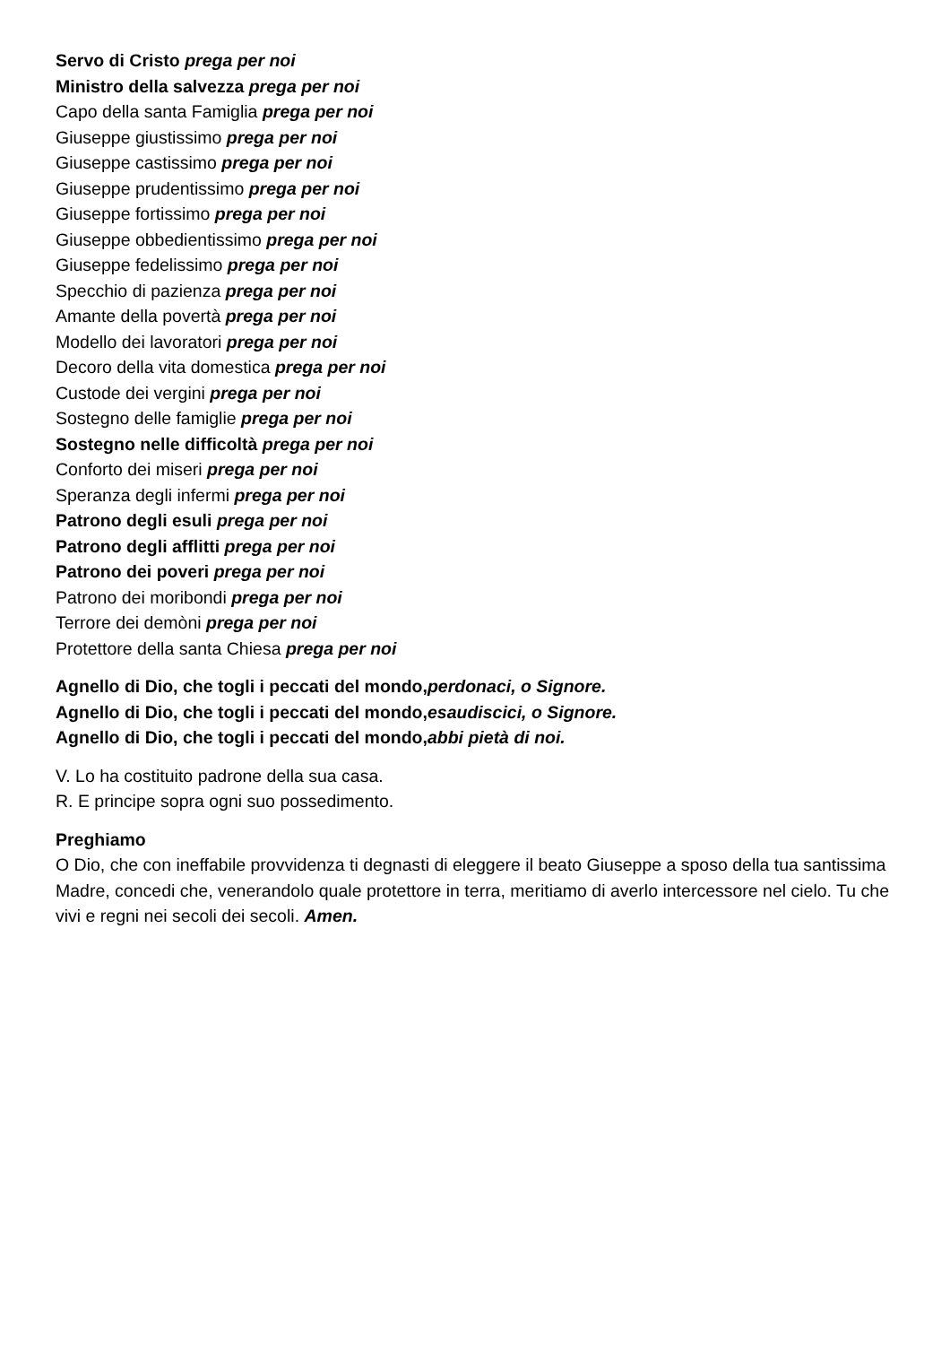Servo di Cristo prega per noi
Ministro della salvezza prega per noi
Capo della santa Famiglia prega per noi
Giuseppe giustissimo prega per noi
Giuseppe castissimo prega per noi
Giuseppe prudentissimo prega per noi
Giuseppe fortissimo prega per noi
Giuseppe obbedientissimo prega per noi
Giuseppe fedelissimo prega per noi
Specchio di pazienza prega per noi
Amante della povertà prega per noi
Modello dei lavoratori prega per noi
Decoro della vita domestica prega per noi
Custode dei vergini prega per noi
Sostegno delle famiglie prega per noi
Sostegno nelle difficoltà prega per noi
Conforto dei miseri prega per noi
Speranza degli infermi prega per noi
Patrono degli esuli prega per noi
Patrono degli afflitti prega per noi
Patrono dei poveri prega per noi
Patrono dei moribondi prega per noi
Terrore dei demòni prega per noi
Protettore della santa Chiesa prega per noi
Agnello di Dio, che togli i peccati del mondo, perdonaci, o Signore.
Agnello di Dio, che togli i peccati del mondo, esaudiscici, o Signore.
Agnello di Dio, che togli i peccati del mondo, abbi pietà di noi.
V. Lo ha costituito padrone della sua casa.
R. E principe sopra ogni suo possedimento.
Preghiamo
O Dio, che con ineffabile provvidenza ti degnasti di eleggere il beato Giuseppe a sposo della tua santissima Madre, concedi che, venerandolo quale protettore in terra, meritiamo di averlo intercessore nel cielo. Tu che vivi e regni nei secoli dei secoli. Amen.